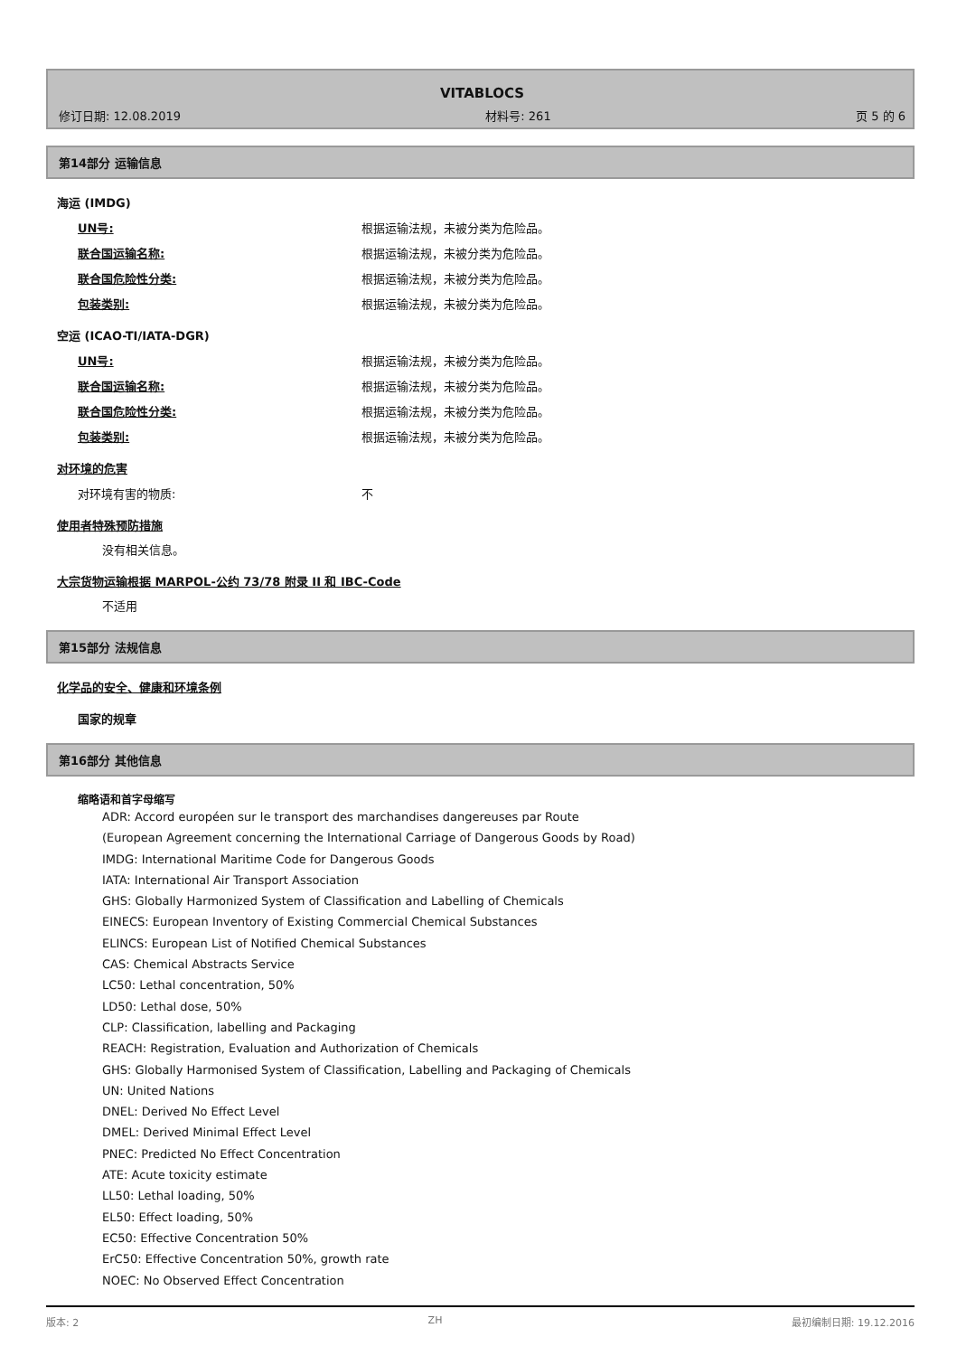VITABLOCS
修订日期: 12.08.2019 材料号: 261 页 5 的 6
第14部分 运输信息
海运 (IMDG)
UN号: 根据运输法规，未被分类为危险品。
联合国运输名称: 根据运输法规，未被分类为危险品。
联合国危险性分类: 根据运输法规，未被分类为危险品。
包装类别: 根据运输法规，未被分类为危险品。
空运 (ICAO-TI/IATA-DGR)
UN号: 根据运输法规，未被分类为危险品。
联合国运输名称: 根据运输法规，未被分类为危险品。
联合国危险性分类: 根据运输法规，未被分类为危险品。
包装类别: 根据运输法规，未被分类为危险品。
对环境的危害
对环境有害的物质: 不
使用者特殊预防措施
没有相关信息。
大宗货物运输根据 MARPOL-公约 73/78 附录 II 和 IBC-Code
不适用
第15部分 法规信息
化学品的安全、健康和环境条例
国家的规章
第16部分 其他信息
缩略语和首字母缩写
ADR: Accord européen sur le transport des marchandises dangereuses par Route
(European Agreement concerning the International Carriage of Dangerous Goods by Road)
IMDG: International Maritime Code for Dangerous Goods
IATA: International Air Transport Association
GHS: Globally Harmonized System of Classification and Labelling of Chemicals
EINECS: European Inventory of Existing Commercial Chemical Substances
ELINCS: European List of Notified Chemical Substances
CAS: Chemical Abstracts Service
LC50: Lethal concentration, 50%
LD50: Lethal dose, 50%
CLP: Classification, labelling and Packaging
REACH: Registration, Evaluation and Authorization of Chemicals
GHS: Globally Harmonised System of Classification, Labelling and Packaging of Chemicals
UN: United Nations
DNEL: Derived No Effect Level
DMEL: Derived Minimal Effect Level
PNEC: Predicted No Effect Concentration
ATE: Acute toxicity estimate
LL50: Lethal loading, 50%
EL50: Effect loading, 50%
EC50: Effective Concentration 50%
ErC50: Effective Concentration 50%, growth rate
NOEC: No Observed Effect Concentration
版本: 2 ZH 最初编制日期: 19.12.2016